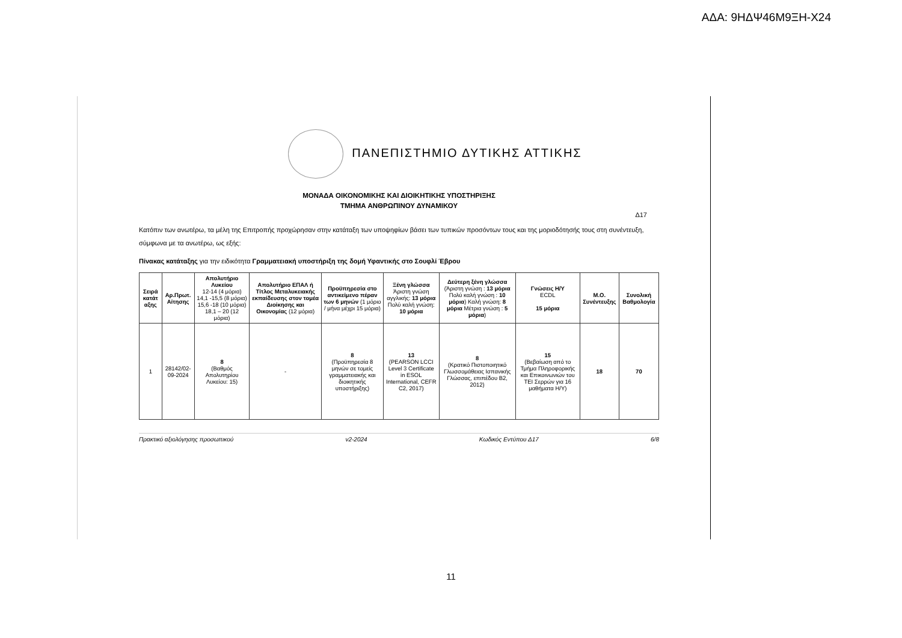ΑΔΑ: 9ΗΔΨ46Μ9ΞΗ-Χ24
ΠΑΝΕΠΙΣΤΗΜΙΟ ΔΥΤΙΚΗΣ ΑΤΤΙΚΗΣ
ΜΟΝΑΔΑ ΟΙΚΟΝΟΜΙΚΗΣ ΚΑΙ ΔΙΟΙΚΗΤΙΚΗΣ ΥΠΟΣΤΗΡΙΞΗΣ
ΤΜΗΜΑ ΑΝΘΡΩΠΙΝΟΥ ΔΥΝΑΜΙΚΟΥ
Δ17
Κατόπιν των ανωτέρω, τα μέλη της Επιτροπής προχώρησαν στην κατάταξη των υποψηφίων βάσει των τυπικών προσόντων τους και της μοριοδότησής τους στη συνέντευξη, σύμφωνα με τα ανωτέρω, ως εξής:
Πίνακας κατάταξης για την ειδικότητα Γραμματειακή υποστήριξη της δομή Υφαντικής στο Σουφλί Έβρου
| Σειρά κατάτ αξης | Αρ.Πρωτ. Αίτησης | Απολυτήριο Λυκείου 12-14 (4 μόρια) 14,1 -15,5 (8 μόρια) 15,6 -18 (10 μόρια) 18,1 – 20 (12 μόρια) | Απολυτήριο ΕΠΑΛ ή Τίτλος Μεταλυκειακής εκπαίδευσης στον τομέα Διοίκησης και Οικονομίας (12 μόρια) | Προϋπηρεσία στο αντικείμενο πέραν των 6 μηνών (1 μόριο / μήνα μέχρι 15 μόρια) | Ξένη γλώσσα Άριστη γνώση αγγλικής: 13 μόρια Πολύ καλή γνώση: 10 μόρια | Δεύτερη ξένη γλώσσα (Άριστη γνώση : 13 μόρια Πολύ καλή γνώση : 10 μόρια ) Καλή γνώση: 8 μόρια Μέτρια γνώση : 5 μόρια ) | Γνώσεις Η/Υ ECDL 15 μόρια | Μ.Ο. Συνέντευξης | Συνολική Βαθμολογία |
| --- | --- | --- | --- | --- | --- | --- | --- | --- | --- |
| 1 | 28142/02-09-2024 | 8 (Βαθμός Απολυτηρίου Λυκείου: 15) | - | 8 (Προϋπηρεσία 8 μηνών σε τομείς γραμματειακής και διοικητικής υποστήριξης) | 13 (PEARSON LCCI Level 3 Certificate in ESOL International, CEFR C2, 2017) | 8 (Κρατικό Πιστοποιητικό Γλωσσομάθειας Ισπανικής Γλώσσας, επιπέδου Β2, 2012) | 15 (Βεβαίωση από το Τμήμα Πληροφορικής και Επικοινωνιών του ΤΕΙ Σερρών για 16 μαθήματα Η/Υ) | 18 | 70 |
Πρακτικό αξιολόγησης προσωπικού v2-2024 Κωδικός Εντύπου Δ17 6/8
11